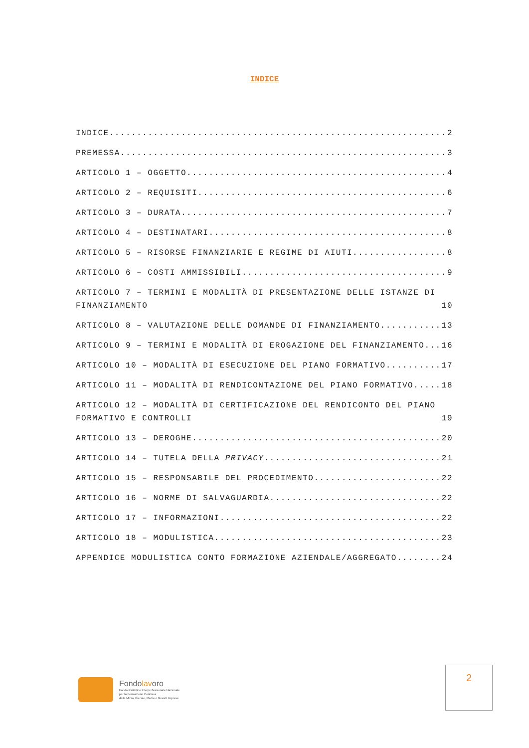INDICE
INDICE 2
PREMESSA 3
ARTICOLO 1 – OGGETTO 4
ARTICOLO 2 – REQUISITI 6
ARTICOLO 3 – DURATA 7
ARTICOLO 4 – DESTINATARI 8
ARTICOLO 5 – RISORSE FINANZIARIE E REGIME DI AIUTI 8
ARTICOLO 6 – COSTI AMMISSIBILI 9
ARTICOLO 7 – TERMINI E MODALITÀ DI PRESENTAZIONE DELLE ISTANZE DI FINANZIAMENTO 10
ARTICOLO 8 – VALUTAZIONE DELLE DOMANDE DI FINANZIAMENTO 13
ARTICOLO 9 – TERMINI E MODALITÀ DI EROGAZIONE DEL FINANZIAMENTO 16
ARTICOLO 10 – MODALITÀ DI ESECUZIONE DEL PIANO FORMATIVO 17
ARTICOLO 11 – MODALITÀ DI RENDICONTAZIONE DEL PIANO FORMATIVO 18
ARTICOLO 12 – MODALITÀ DI CERTIFICAZIONE DEL RENDICONTO DEL PIANO FORMATIVO E CONTROLLI 19
ARTICOLO 13 – DEROGHE 20
ARTICOLO 14 – TUTELA DELLA PRIVACY 21
ARTICOLO 15 – RESPONSABILE DEL PROCEDIMENTO 22
ARTICOLO 16 – NORME DI SALVAGUARDIA 22
ARTICOLO 17 – INFORMAZIONI 22
ARTICOLO 18 – MODULISTICA 23
APPENDICE MODULISTICA CONTO FORMAZIONE AZIENDALE/AGGREGATO 24
Fondolavoro
Fondo Paritetico Interprofessionale Nazionale
per la Formazione Continua
delle Micro, Piccole, Medie e Grandi Imprese
2